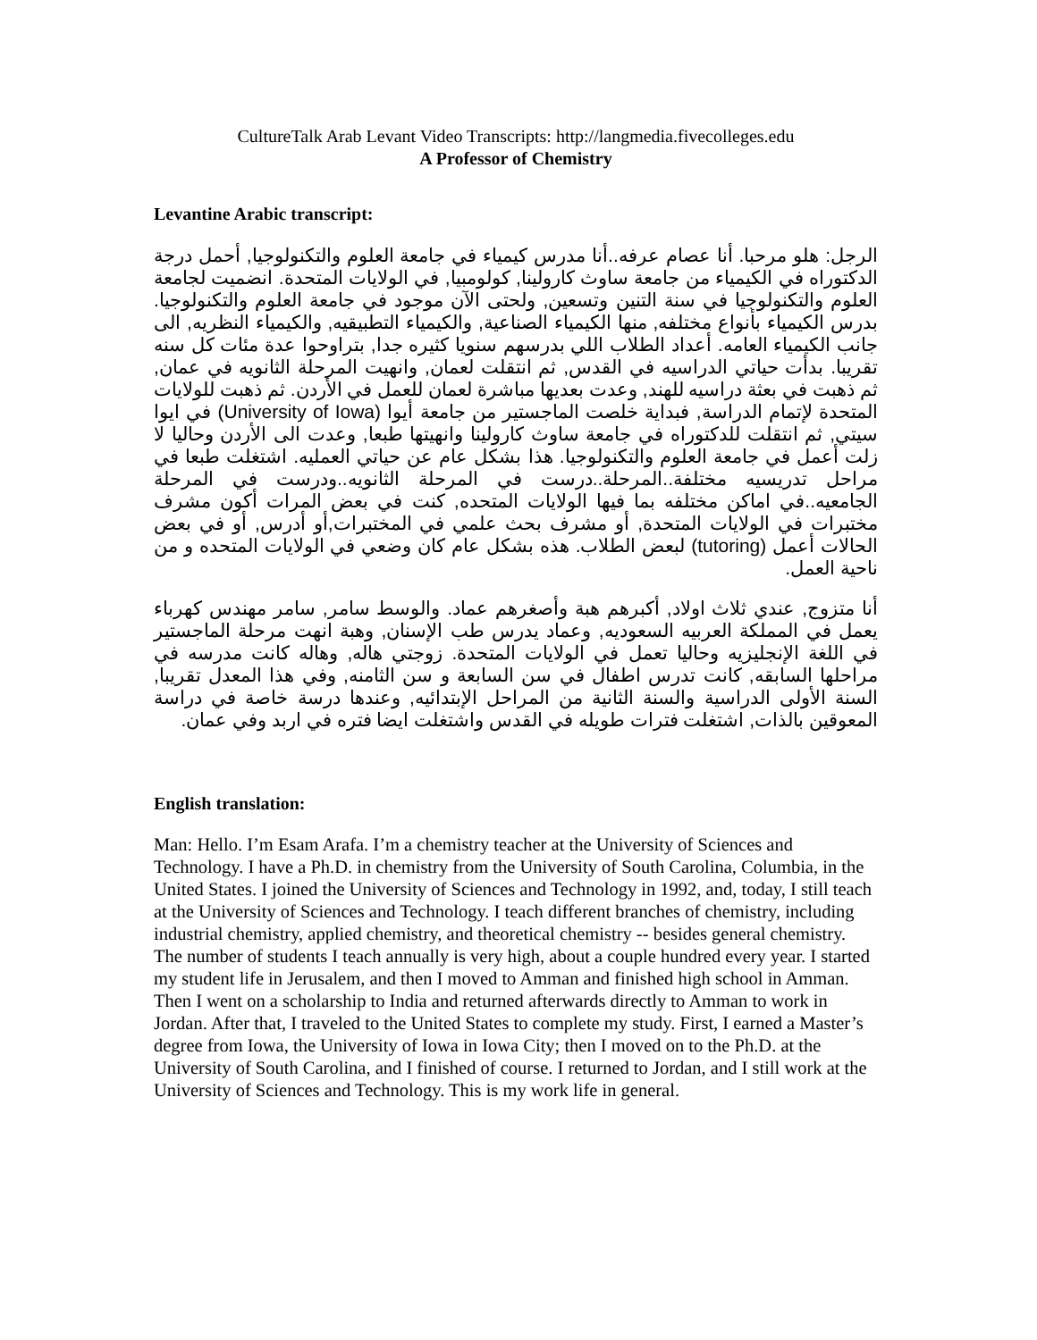CultureTalk Arab Levant Video Transcripts: http://langmedia.fivecolleges.edu
A Professor of Chemistry
Levantine Arabic transcript:
الرجل: هلو مرحبا. أنا عصام عرفه..أنا مدرس كيمياء في جامعة العلوم والتكنولوجيا, أحمل درجة الدكتوراه في الكيمياء من جامعة ساوث كارولينا, كولومبيا, في الولايات المتحدة. انضميت لجامعة العلوم والتكنولوجيا في سنة التنين وتسعين, ولحتى الآن موجود في جامعة العلوم والتكنولوجيا. بدرس الكيمياء بأنواع مختلفه, منها الكيمياء الصناعية, والكيمياء التطبيقيه, والكيمياء النظريه, الى جانب الكيمياء العامه. أعداد الطلاب اللي بدرسهم سنويا كثيره جدا, بتراوحوا عدة مئات كل سنه تقريبا. بدأت حياتي الدراسيه في القدس, ثم انتقلت لعمان, وانهيت المرحلة الثانويه في عمان, ثم ذهبت في بعثة دراسيه للهند, وعدت بعديها مباشرة لعمان للعمل في الأردن. ثم ذهبت للولايات المتحدة لإتمام الدراسة, فبداية خلصت الماجستير من جامعة أيوا (University of Iowa) في ايوا سيتي, ثم انتقلت للدكتوراه في جامعة ساوث كارولينا وانهيتها طبعا, وعدت الى الأردن وحاليا لا زلت أعمل في جامعة العلوم والتكنولوجيا. هذا بشكل عام عن حياتي العمليه. اشتغلت طبعا في مراحل تدريسيه مختلفة..المرحلة..درست في المرحلة الثانويه..ودرست في المرحلة الجامعيه..في اماكن مختلفه بما فيها الولايات المتحده, كنت في بعض المرات أكون مشرف مختبرات في الولايات المتحدة, أو مشرف بحث علمي في المختبرات,أو أدرس, أو في بعض الحالات أعمل (tutoring) لبعض الطلاب. هذه بشكل عام كان وضعي في الولايات المتحده و من ناحية العمل.
أنا متزوج, عندي ثلاث اولاد, أكبرهم هبة وأصغرهم عماد. والوسط سامر, سامر مهندس كهرباء يعمل في المملكة العربيه السعوديه, وعماد يدرس طب الإسنان, وهبة انهت مرحلة الماجستير في اللغة الإنجليزيه وحاليا تعمل في الولايات المتحدة. زوجتي هاله, وهاله كانت مدرسه في مراحلها السابقه, كانت تدرس اطفال في سن السابعة و سن الثامنه, وفي هذا المعدل تقريبا, السنة الأولى الدراسية والسنة الثانية من المراحل الإبتدائيه, وعندها درسة خاصة في دراسة المعوقين بالذات, اشتغلت فترات طويله في القدس واشتغلت ايضا فتره في اربد وفي عمان.
English translation:
Man: Hello. I’m Esam Arafa. I’m a chemistry teacher at the University of Sciences and Technology. I have a Ph.D. in chemistry from the University of South Carolina, Columbia, in the United States. I joined the University of Sciences and Technology in 1992, and, today, I still teach at the University of Sciences and Technology. I teach different branches of chemistry, including industrial chemistry, applied chemistry, and theoretical chemistry -- besides general chemistry. The number of students I teach annually is very high, about a couple hundred every year. I started my student life in Jerusalem, and then I moved to Amman and finished high school in Amman. Then I went on a scholarship to India and returned afterwards directly to Amman to work in Jordan. After that, I traveled to the United States to complete my study. First, I earned a Master’s degree from Iowa, the University of Iowa in Iowa City; then I moved on to the Ph.D. at the University of South Carolina, and I finished of course. I returned to Jordan, and I still work at the University of Sciences and Technology. This is my work life in general.